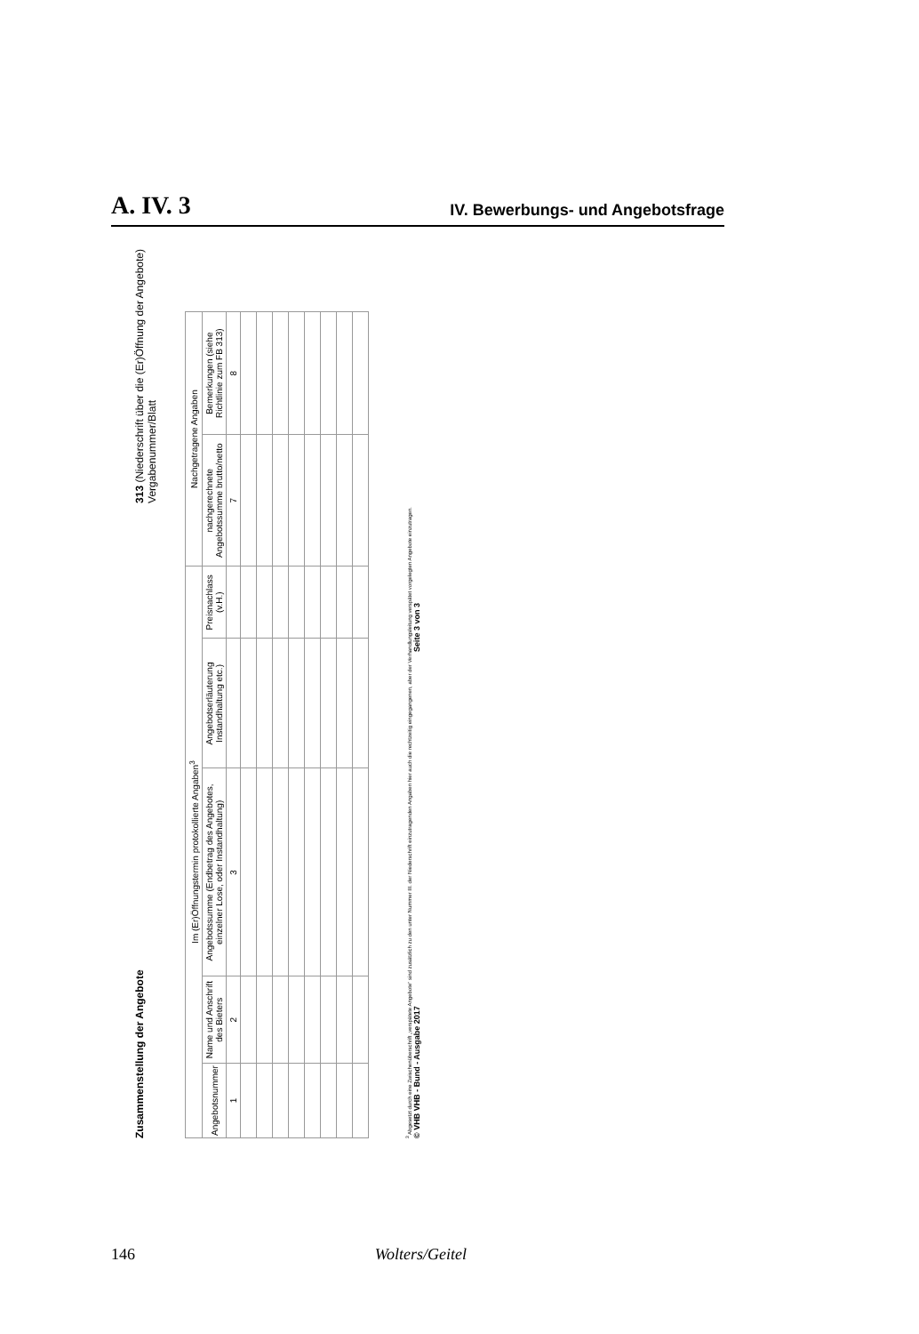A. IV. 3 IV. Bewerbungs- und Angebotsfrage
Zusammenstellung der Angebote 313 (Niederschrift über die (Er)Öffnung der Angebote)
Vergabenummer/Blatt
| Im (Er)Öffnungstermin protokollierte Angaben<sup>3</sup> | | | | | Nachgetragene Angaben | |
| --- | --- | --- | --- | --- | --- | --- |
| Angebotsnummer | Name und Anschrift des Bieters | Angebotssumme (Endbetrag des Angebotes, einzelner Lose, oder Instandhaltung) | Angebotserläuterung Instandhaltung etc.) | Preisnachlass (v.H.) | nachgerechnete Angebotssumme brutto/netto | Bemerkungen (siehe Richtlinie zum FB 313) |
| 1 | 2 | 3 | | | 7 | 8 |
<sup>3</sup> Abgesetzt durch eine Zwischenüberschrift „verspätete Angebote“ sind zusätzlich zu den unter Nummer III. der Niederschrift einzutragenden Angaben hier auch die rechtzeitig eingegangenen, aber der Verhandlungsleitung verspätet vorgelegten Angebote einzutragen.
© VHB VHB - Bund - Ausgabe 2017 Seite 3 von 3
146 Wolters/Geitel